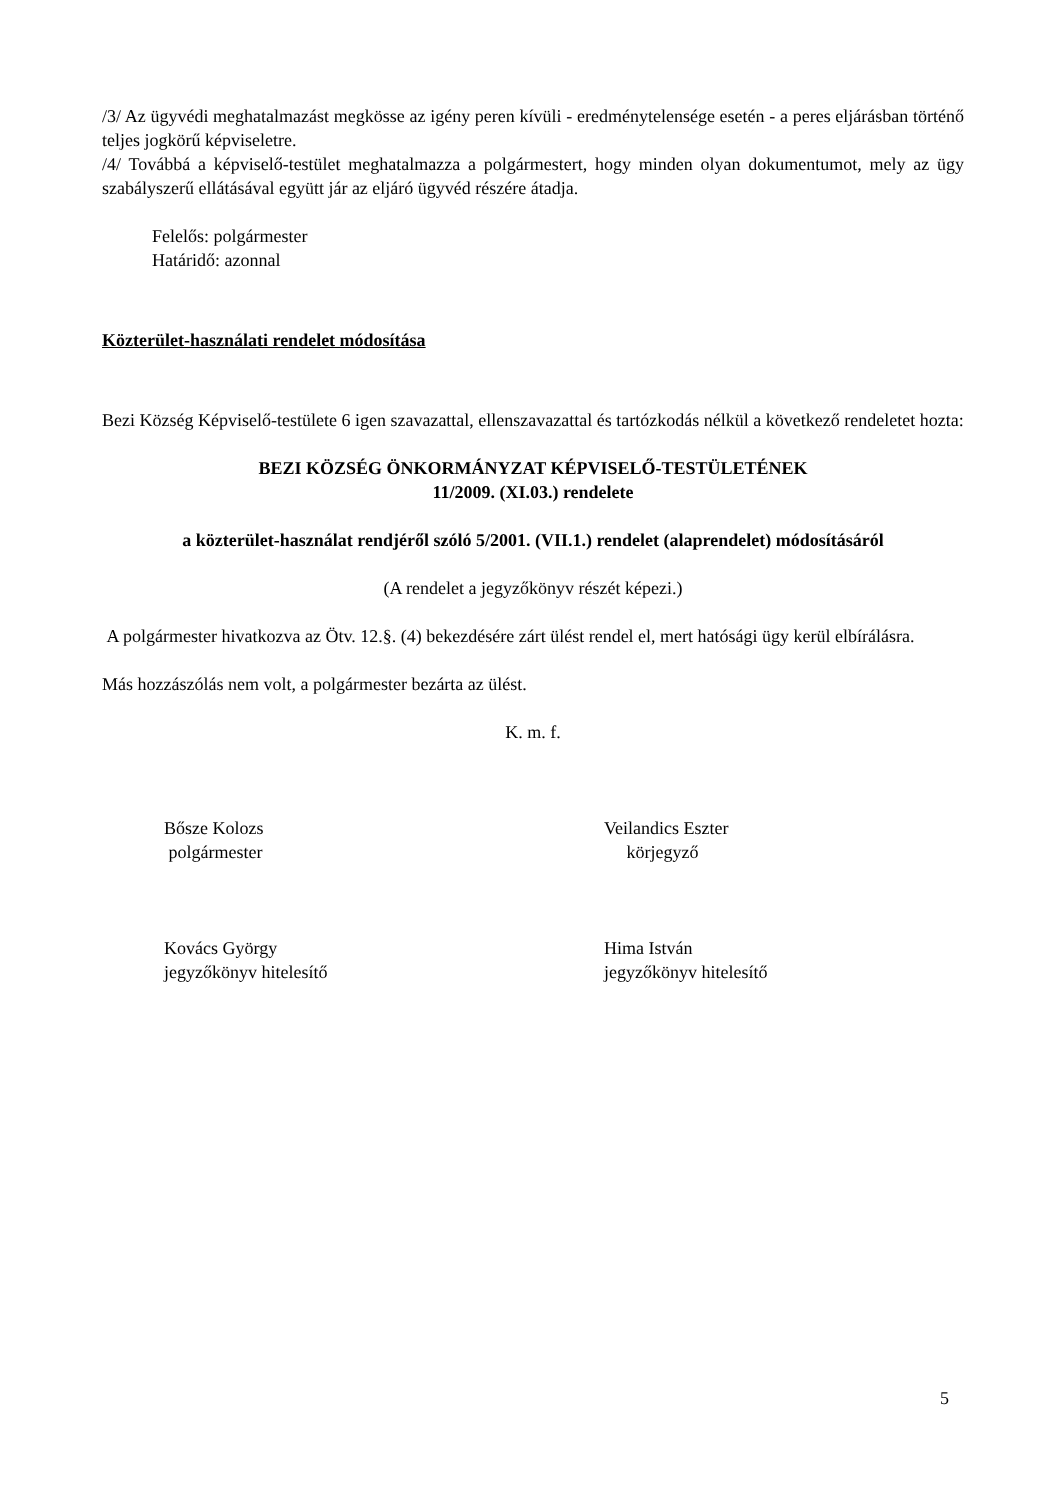/3/ Az ügyvédi meghatalmazást megkösse az igény peren kívüli - eredménytelensége esetén - a peres eljárásban történő teljes jogkörű képviseletre.
/4/ Továbbá a képviselő-testület meghatalmazza a polgármestert, hogy minden olyan dokumentumot, mely az ügy szabályszerű ellátásával együtt jár az eljáró ügyvéd részére átadja.
Felelős: polgármester
Határidő: azonnal
Közterület-használati rendelet módosítása
Bezi Község Képviselő-testülete 6 igen szavazattal, ellenszavazattal és tartózkodás nélkül a következő rendeletet hozta:
BEZI KÖZSÉG ÖNKORMÁNYZAT KÉPVISELŐ-TESTÜLETÉNEK
11/2009. (XI.03.) rendelete
a közterület-használat rendjéről szóló 5/2001. (VII.1.) rendelet (alaprendelet) módosításáról
(A rendelet a jegyzőkönyv részét képezi.)
A polgármester hivatkozva az Ötv. 12.§. (4) bekezdésére zárt ülést rendel el, mert hatósági ügy kerül elbírálásra.
Más hozzászólás nem volt, a polgármester bezárta az ülést.
K. m. f.
Bősze Kolozs
polgármester
Veilandics Eszter
körjegyző
Kovács György
jegyzőkönyv hitelesítő
Hima István
jegyzőkönyv hitelesítő
5